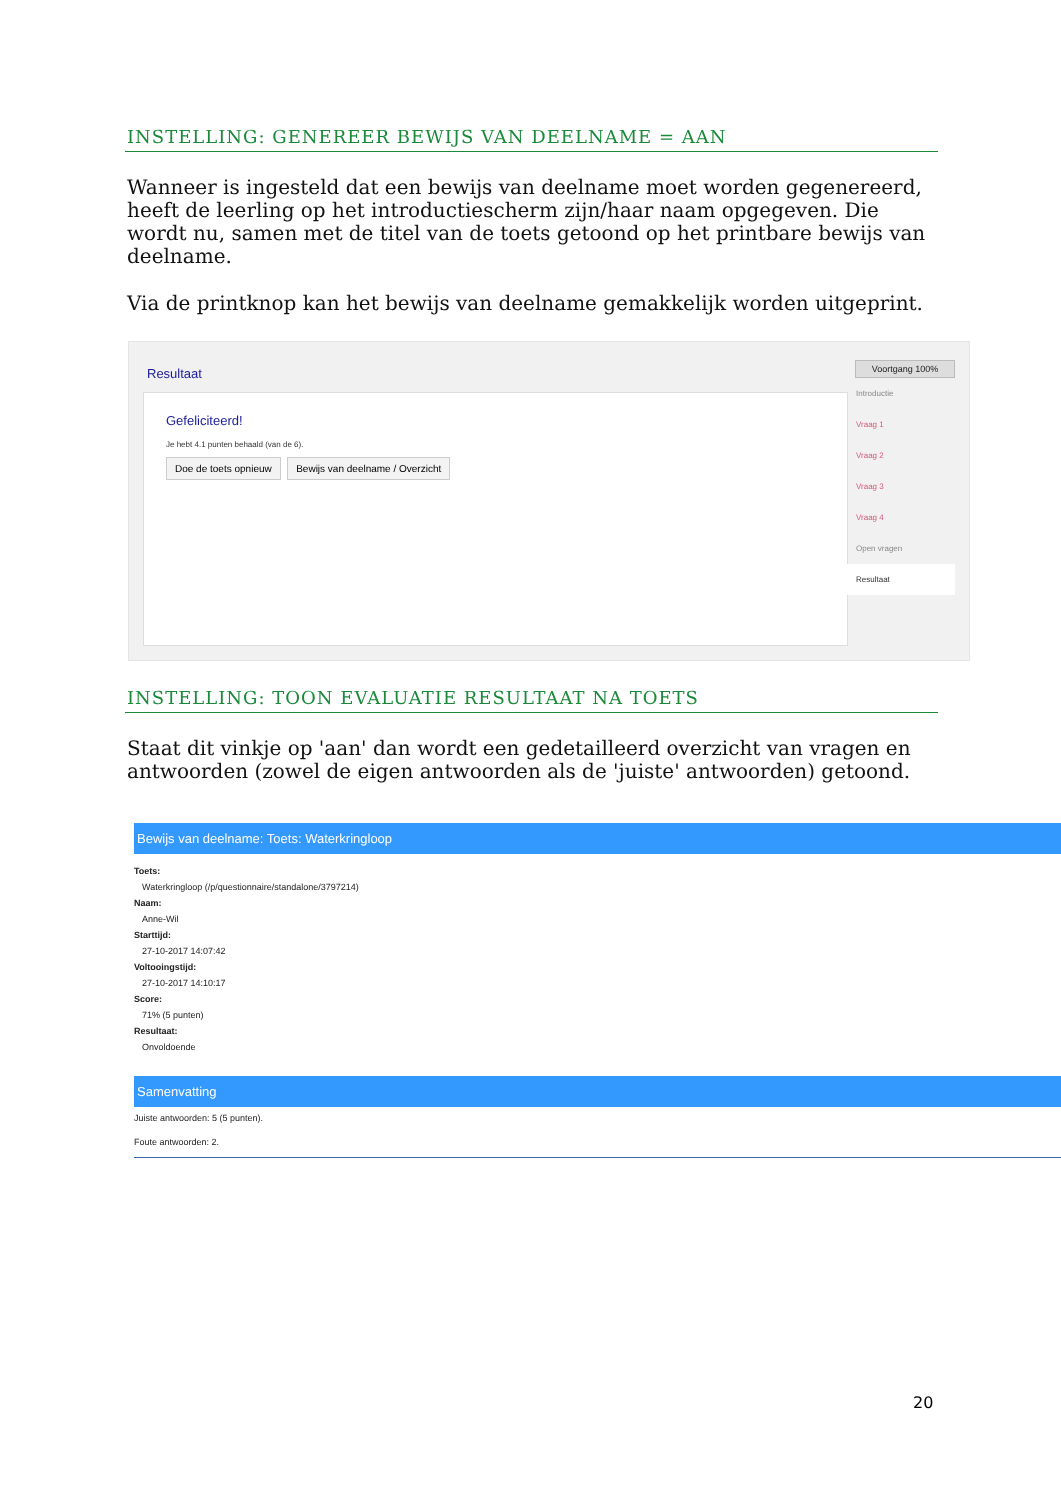INSTELLING: GENEREER BEWIJS VAN DEELNAME = AAN
Wanneer is ingesteld dat een bewijs van deelname moet worden gegenereerd, heeft de leerling op het introductiescherm zijn/haar naam opgegeven. Die wordt nu, samen met de titel van de toets getoond op het printbare bewijs van deelname.
Via de printknop kan het bewijs van deelname gemakkelijk worden uitgeprint.
Resultaat
Gefeliciteerd!
Je hebt 4.1 punten behaald (van de 6).
Doe de toets opnieuw Bewijs van deelname / Overzicht
Voortgang 100%
Introductie
Vraag 1
Vraag 2
Vraag 3
Vraag 4
Open vragen
Resultaat
INSTELLING: TOON EVALUATIE RESULTAAT NA TOETS
Staat dit vinkje op 'aan' dan wordt een gedetailleerd overzicht van vragen en antwoorden (zowel de eigen antwoorden als de 'juiste' antwoorden) getoond.
Bewijs van deelname: Toets: Waterkringloop
Toets:
Waterkringloop (/p/questionnaire/standalone/3797214)
Naam:
Anne-Wil
Starttijd:
27-10-2017 14:07:42
Voltooingstijd:
27-10-2017 14:10:17
Score:
71% (5 punten)
Resultaat:
Onvoldoende
Samenvatting
Juiste antwoorden: 5 (5 punten).
Foute antwoorden: 2.
20